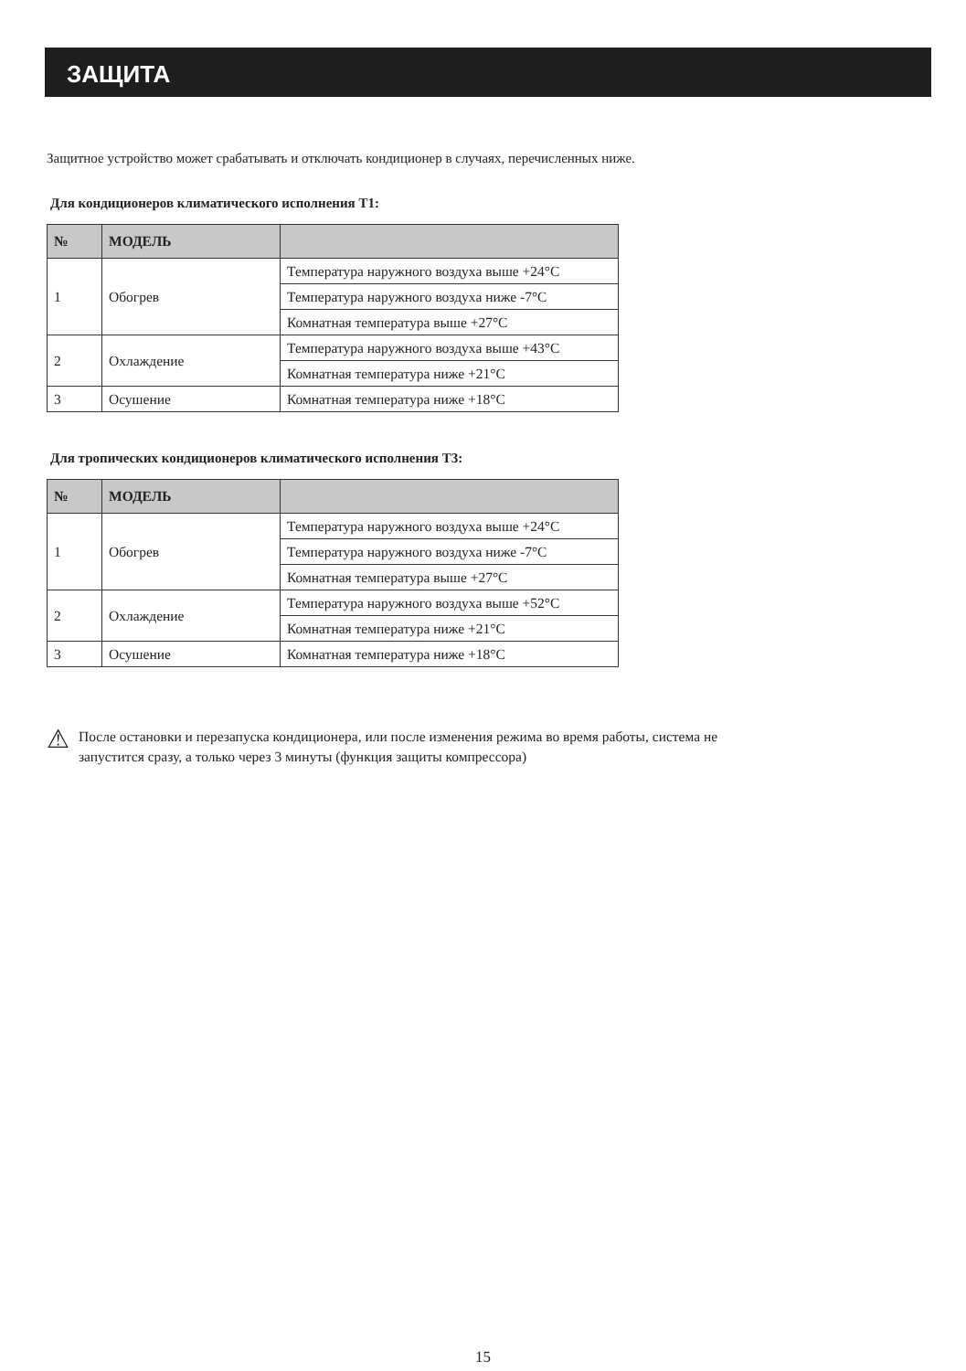ЗАЩИТА
Защитное устройство может срабатывать и отключать кондиционер в случаях, перечисленных ниже.
Для кондиционеров климатического исполнения Т1:
| № | МОДЕЛЬ | |
| --- | --- | --- |
| 1 | Обогрев | Температура наружного воздуха выше +24°С |
| | | Температура наружного воздуха ниже -7°С |
| | | Комнатная температура выше +27°С |
| 2 | Охлаждение | Температура наружного воздуха выше +43°С |
| | | Комнатная температура ниже +21°С |
| 3 | Осушение | Комнатная температура ниже +18°С |
Для тропических кондиционеров климатического исполнения Т3:
| № | МОДЕЛЬ | |
| --- | --- | --- |
| 1 | Обогрев | Температура наружного воздуха выше +24°С |
| | | Температура наружного воздуха ниже -7°С |
| | | Комнатная температура выше +27°С |
| 2 | Охлаждение | Температура наружного воздуха выше +52°С |
| | | Комнатная температура ниже +21°С |
| 3 | Осушение | Комнатная температура ниже +18°С |
⚠
После остановки и перезапуска кондиционера, или после изменения режима во время работы, система не
запустится сразу, а только через 3 минуты (функция защиты компрессора)
15